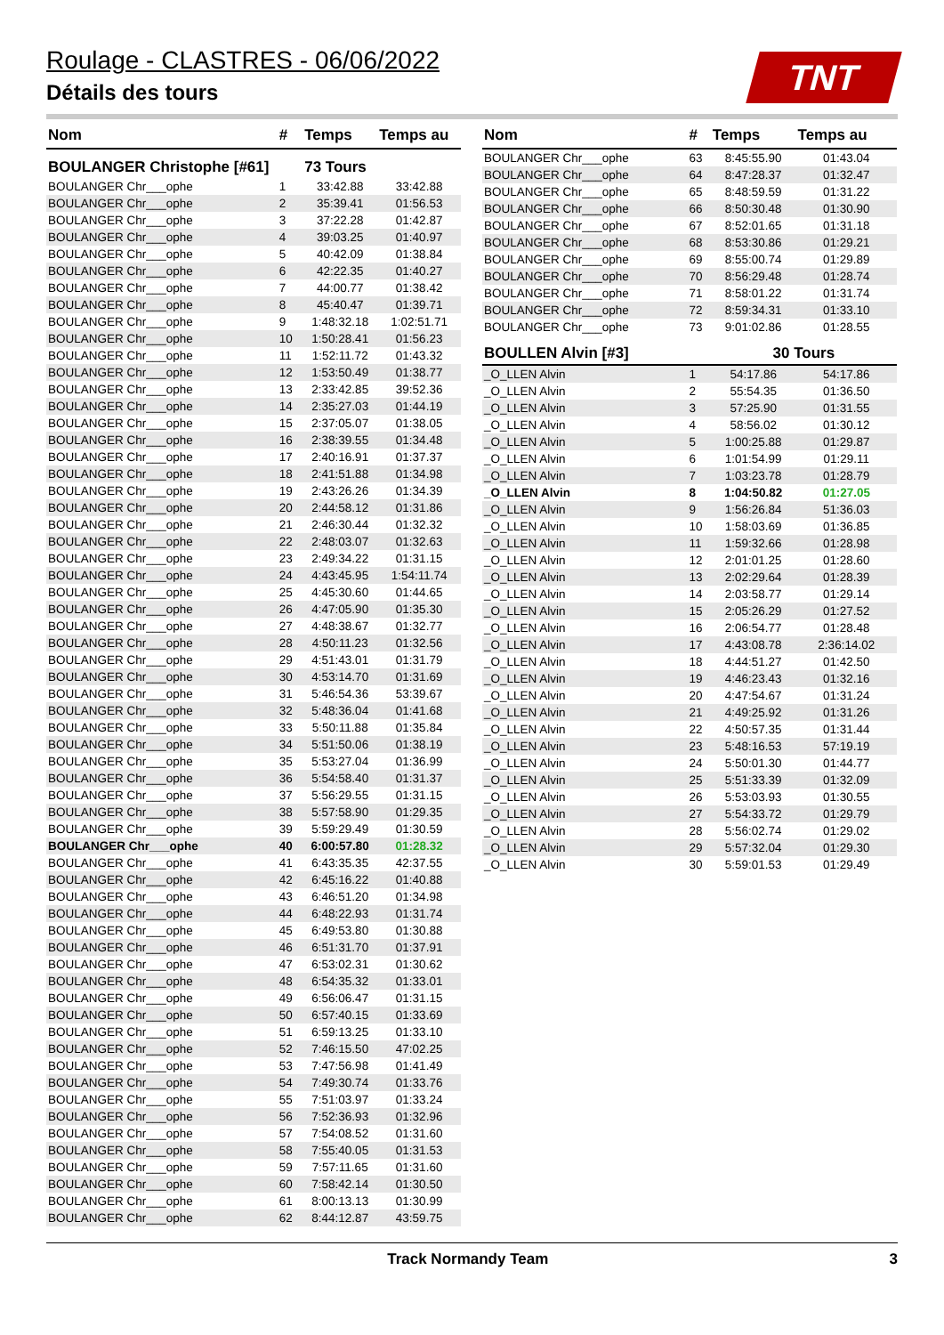Roulage - CLASTRES - 06/06/2022
Détails des tours
TNT
| Nom | # | Temps | Temps au |
| --- | --- | --- | --- |
| BOULANGER Christophe [#61] | | 73 Tours | |
| BOULANGER Chr___ophe | 1 | 33:42.88 | 33:42.88 |
| BOULANGER Chr___ophe | 2 | 35:39.41 | 01:56.53 |
| BOULANGER Chr___ophe | 3 | 37:22.28 | 01:42.87 |
| BOULANGER Chr___ophe | 4 | 39:03.25 | 01:40.97 |
| BOULANGER Chr___ophe | 5 | 40:42.09 | 01:38.84 |
| BOULANGER Chr___ophe | 6 | 42:22.35 | 01:40.27 |
| BOULANGER Chr___ophe | 7 | 44:00.77 | 01:38.42 |
| BOULANGER Chr___ophe | 8 | 45:40.47 | 01:39.71 |
| BOULANGER Chr___ophe | 9 | 1:48:32.18 | 1:02:51.71 |
| BOULANGER Chr___ophe | 10 | 1:50:28.41 | 01:56.23 |
| BOULANGER Chr___ophe | 11 | 1:52:11.72 | 01:43.32 |
| BOULANGER Chr___ophe | 12 | 1:53:50.49 | 01:38.77 |
| BOULANGER Chr___ophe | 13 | 2:33:42.85 | 39:52.36 |
| BOULANGER Chr___ophe | 14 | 2:35:27.03 | 01:44.19 |
| BOULANGER Chr___ophe | 15 | 2:37:05.07 | 01:38.05 |
| BOULANGER Chr___ophe | 16 | 2:38:39.55 | 01:34.48 |
| BOULANGER Chr___ophe | 17 | 2:40:16.91 | 01:37.37 |
| BOULANGER Chr___ophe | 18 | 2:41:51.88 | 01:34.98 |
| BOULANGER Chr___ophe | 19 | 2:43:26.26 | 01:34.39 |
| BOULANGER Chr___ophe | 20 | 2:44:58.12 | 01:31.86 |
| BOULANGER Chr___ophe | 21 | 2:46:30.44 | 01:32.32 |
| BOULANGER Chr___ophe | 22 | 2:48:03.07 | 01:32.63 |
| BOULANGER Chr___ophe | 23 | 2:49:34.22 | 01:31.15 |
| BOULANGER Chr___ophe | 24 | 4:43:45.95 | 1:54:11.74 |
| BOULANGER Chr___ophe | 25 | 4:45:30.60 | 01:44.65 |
| BOULANGER Chr___ophe | 26 | 4:47:05.90 | 01:35.30 |
| BOULANGER Chr___ophe | 27 | 4:48:38.67 | 01:32.77 |
| BOULANGER Chr___ophe | 28 | 4:50:11.23 | 01:32.56 |
| BOULANGER Chr___ophe | 29 | 4:51:43.01 | 01:31.79 |
| BOULANGER Chr___ophe | 30 | 4:53:14.70 | 01:31.69 |
| BOULANGER Chr___ophe | 31 | 5:46:54.36 | 53:39.67 |
| BOULANGER Chr___ophe | 32 | 5:48:36.04 | 01:41.68 |
| BOULANGER Chr___ophe | 33 | 5:50:11.88 | 01:35.84 |
| BOULANGER Chr___ophe | 34 | 5:51:50.06 | 01:38.19 |
| BOULANGER Chr___ophe | 35 | 5:53:27.04 | 01:36.99 |
| BOULANGER Chr___ophe | 36 | 5:54:58.40 | 01:31.37 |
| BOULANGER Chr___ophe | 37 | 5:56:29.55 | 01:31.15 |
| BOULANGER Chr___ophe | 38 | 5:57:58.90 | 01:29.35 |
| BOULANGER Chr___ophe | 39 | 5:59:29.49 | 01:30.59 |
| BOULANGER Chr___ophe | 40 | 6:00:57.80 | 01:28.32 |
| BOULANGER Chr___ophe | 41 | 6:43:35.35 | 42:37.55 |
| BOULANGER Chr___ophe | 42 | 6:45:16.22 | 01:40.88 |
| BOULANGER Chr___ophe | 43 | 6:46:51.20 | 01:34.98 |
| BOULANGER Chr___ophe | 44 | 6:48:22.93 | 01:31.74 |
| BOULANGER Chr___ophe | 45 | 6:49:53.80 | 01:30.88 |
| BOULANGER Chr___ophe | 46 | 6:51:31.70 | 01:37.91 |
| BOULANGER Chr___ophe | 47 | 6:53:02.31 | 01:30.62 |
| BOULANGER Chr___ophe | 48 | 6:54:35.32 | 01:33.01 |
| BOULANGER Chr___ophe | 49 | 6:56:06.47 | 01:31.15 |
| BOULANGER Chr___ophe | 50 | 6:57:40.15 | 01:33.69 |
| BOULANGER Chr___ophe | 51 | 6:59:13.25 | 01:33.10 |
| BOULANGER Chr___ophe | 52 | 7:46:15.50 | 47:02.25 |
| BOULANGER Chr___ophe | 53 | 7:47:56.98 | 01:41.49 |
| BOULANGER Chr___ophe | 54 | 7:49:30.74 | 01:33.76 |
| BOULANGER Chr___ophe | 55 | 7:51:03.97 | 01:33.24 |
| BOULANGER Chr___ophe | 56 | 7:52:36.93 | 01:32.96 |
| BOULANGER Chr___ophe | 57 | 7:54:08.52 | 01:31.60 |
| BOULANGER Chr___ophe | 58 | 7:55:40.05 | 01:31.53 |
| BOULANGER Chr___ophe | 59 | 7:57:11.65 | 01:31.60 |
| BOULANGER Chr___ophe | 60 | 7:58:42.14 | 01:30.50 |
| BOULANGER Chr___ophe | 61 | 8:00:13.13 | 01:30.99 |
| BOULANGER Chr___ophe | 62 | 8:44:12.87 | 43:59.75 |
| Nom | # | Temps | Temps au |
| --- | --- | --- | --- |
| BOULANGER Chr___ophe | 63 | 8:45:55.90 | 01:43.04 |
| BOULANGER Chr___ophe | 64 | 8:47:28.37 | 01:32.47 |
| BOULANGER Chr___ophe | 65 | 8:48:59.59 | 01:31.22 |
| BOULANGER Chr___ophe | 66 | 8:50:30.48 | 01:30.90 |
| BOULANGER Chr___ophe | 67 | 8:52:01.65 | 01:31.18 |
| BOULANGER Chr___ophe | 68 | 8:53:30.86 | 01:29.21 |
| BOULANGER Chr___ophe | 69 | 8:55:00.74 | 01:29.89 |
| BOULANGER Chr___ophe | 70 | 8:56:29.48 | 01:28.74 |
| BOULANGER Chr___ophe | 71 | 8:58:01.22 | 01:31.74 |
| BOULANGER Chr___ophe | 72 | 8:59:34.31 | 01:33.10 |
| BOULANGER Chr___ophe | 73 | 9:01:02.86 | 01:28.55 |
| BOULLEN Alvin [#3] | | 30 Tours | |
| _O_LLEN Alvin | 1 | 54:17.86 | 54:17.86 |
| _O_LLEN Alvin | 2 | 55:54.35 | 01:36.50 |
| _O_LLEN Alvin | 3 | 57:25.90 | 01:31.55 |
| _O_LLEN Alvin | 4 | 58:56.02 | 01:30.12 |
| _O_LLEN Alvin | 5 | 1:00:25.88 | 01:29.87 |
| _O_LLEN Alvin | 6 | 1:01:54.99 | 01:29.11 |
| _O_LLEN Alvin | 7 | 1:03:23.78 | 01:28.79 |
| _O_LLEN Alvin | 8 | 1:04:50.82 | 01:27.05 |
| _O_LLEN Alvin | 9 | 1:56:26.84 | 51:36.03 |
| _O_LLEN Alvin | 10 | 1:58:03.69 | 01:36.85 |
| _O_LLEN Alvin | 11 | 1:59:32.66 | 01:28.98 |
| _O_LLEN Alvin | 12 | 2:01:01.25 | 01:28.60 |
| _O_LLEN Alvin | 13 | 2:02:29.64 | 01:28.39 |
| _O_LLEN Alvin | 14 | 2:03:58.77 | 01:29.14 |
| _O_LLEN Alvin | 15 | 2:05:26.29 | 01:27.52 |
| _O_LLEN Alvin | 16 | 2:06:54.77 | 01:28.48 |
| _O_LLEN Alvin | 17 | 4:43:08.78 | 2:36:14.02 |
| _O_LLEN Alvin | 18 | 4:44:51.27 | 01:42.50 |
| _O_LLEN Alvin | 19 | 4:46:23.43 | 01:32.16 |
| _O_LLEN Alvin | 20 | 4:47:54.67 | 01:31.24 |
| _O_LLEN Alvin | 21 | 4:49:25.92 | 01:31.26 |
| _O_LLEN Alvin | 22 | 4:50:57.35 | 01:31.44 |
| _O_LLEN Alvin | 23 | 5:48:16.53 | 57:19.19 |
| _O_LLEN Alvin | 24 | 5:50:01.30 | 01:44.77 |
| _O_LLEN Alvin | 25 | 5:51:33.39 | 01:32.09 |
| _O_LLEN Alvin | 26 | 5:53:03.93 | 01:30.55 |
| _O_LLEN Alvin | 27 | 5:54:33.72 | 01:29.79 |
| _O_LLEN Alvin | 28 | 5:56:02.74 | 01:29.02 |
| _O_LLEN Alvin | 29 | 5:57:32.04 | 01:29.30 |
| _O_LLEN Alvin | 30 | 5:59:01.53 | 01:29.49 |
Track Normandy Team 3